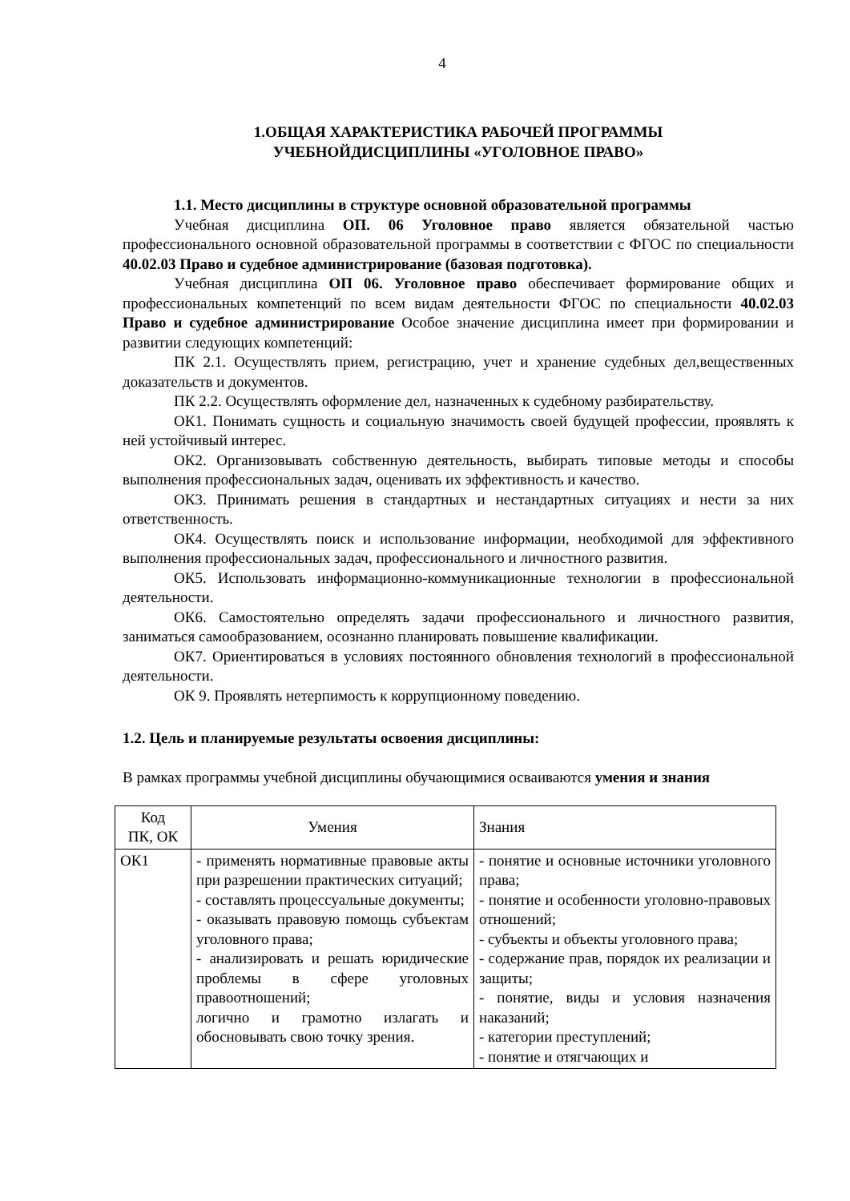4
1.ОБЩАЯ ХАРАКТЕРИСТИКА РАБОЧЕЙ ПРОГРАММЫ
УЧЕБНОЙДИСЦИПЛИНЫ «УГОЛОВНОЕ ПРАВО»
1.1. Место дисциплины в структуре основной образовательной программы
Учебная дисциплина ОП. 06 Уголовное право является обязательной частью профессионального основной образовательной программы в соответствии с ФГОС по специальности 40.02.03 Право и судебное администрирование (базовая подготовка).
Учебная дисциплина ОП 06. Уголовное право обеспечивает формирование общих и профессиональных компетенций по всем видам деятельности ФГОС по специальности 40.02.03 Право и судебное администрирование Особое значение дисциплина имеет при формировании и развитии следующих компетенций:
ПК 2.1. Осуществлять прием, регистрацию, учет и хранение судебных дел,вещественных доказательств и документов.
ПК 2.2. Осуществлять оформление дел, назначенных к судебному разбирательству.
ОК1. Понимать сущность и социальную значимость своей будущей профессии, проявлять к ней устойчивый интерес.
ОК2. Организовывать собственную деятельность, выбирать типовые методы и способы выполнения профессиональных задач, оценивать их эффективность и качество.
ОК3. Принимать решения в стандартных и нестандартных ситуациях и нести за них ответственность.
ОК4. Осуществлять поиск и использование информации, необходимой для эффективного выполнения профессиональных задач, профессионального и личностного развития.
ОК5. Использовать информационно-коммуникационные технологии в профессиональной деятельности.
ОК6. Самостоятельно определять задачи профессионального и личностного развития, заниматься самообразованием, осознанно планировать повышение квалификации.
ОК7. Ориентироваться в условиях постоянного обновления технологий в профессиональной деятельности.
ОК 9. Проявлять нетерпимость к коррупционному поведению.
1.2. Цель и планируемые результаты освоения дисциплины:
В рамках программы учебной дисциплины обучающимися осваиваются умения и знания
| Код ПК, ОК | Умения | Знания |
| ОК1 | - применять нормативные правовые акты при разрешении практических ситуаций; - составлять процессуальные документы; - оказывать правовую помощь субъектам уголовного права; - анализировать и решать юридические проблемы в сфере уголовных правоотношений; логично и грамотно излагать и обосновывать свою точку зрения. | - понятие и основные источники уголовного права; - понятие и особенности уголовно-правовых отношений; - субъекты и объекты уголовного права; - содержание прав, порядок их реализации и защиты; - понятие, виды и условия назначения наказаний; - категории преступлений; - понятие и отягчающих и |